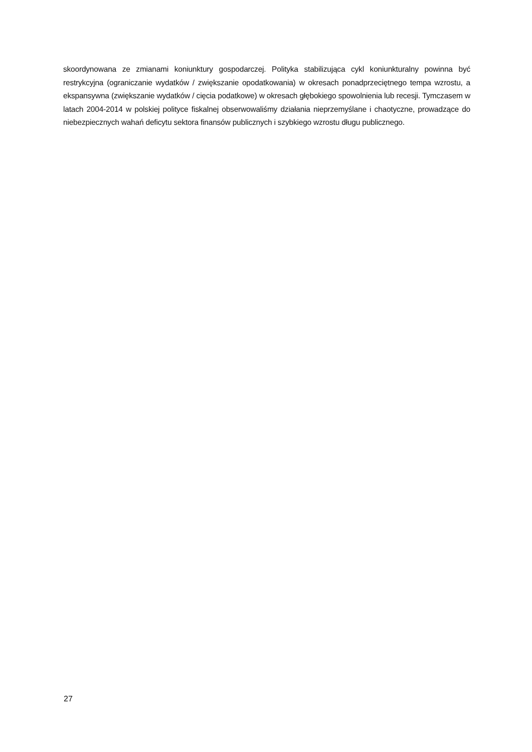skoordynowana ze zmianami koniunktury gospodarczej. Polityka stabilizująca cykl koniunkturalny powinna być restrykcyjna (ograniczanie wydatków / zwiększanie opodatkowania) w okresach ponadprzeciętnego tempa wzrostu, a ekspansywna (zwiększanie wydatków / cięcia podatkowe) w okresach głębokiego spowolnienia lub recesji. Tymczasem w latach 2004-2014 w polskiej polityce fiskalnej obserwowaliśmy działania nieprzemyślane i chaotyczne, prowadzące do niebezpiecznych wahań deficytu sektora finansów publicznych i szybkiego wzrostu długu publicznego.
27